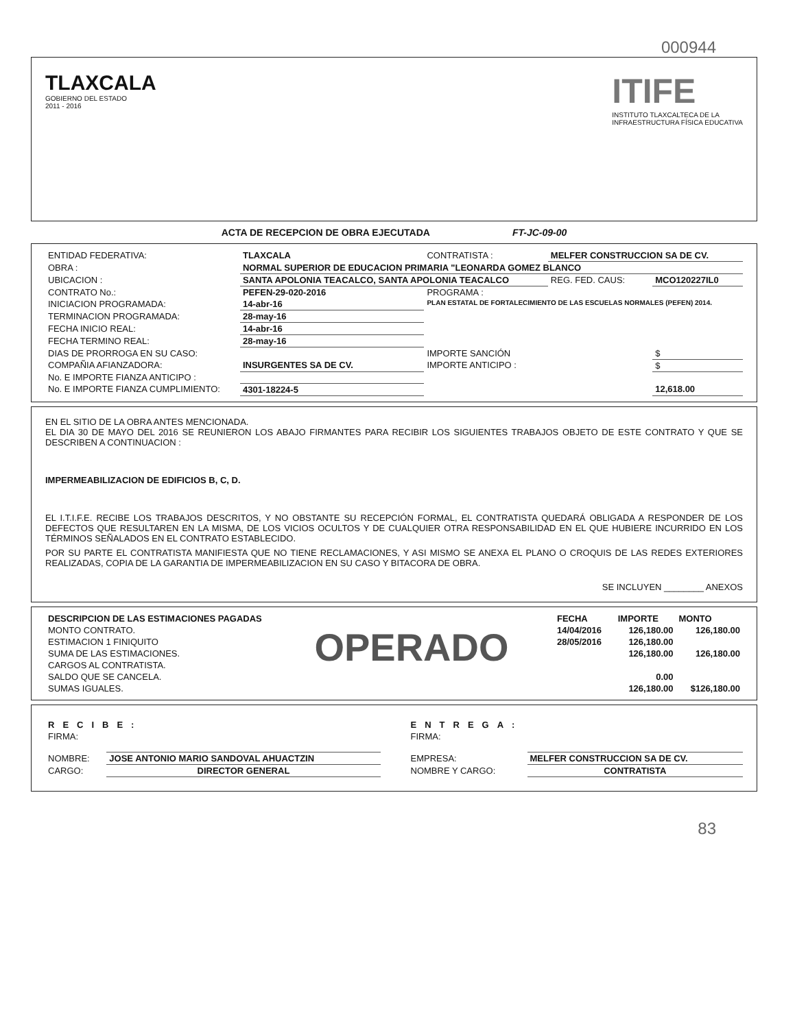000944
TLAXCALA
GOBIERNO DEL ESTADO
2011 - 2016
ITIFE
INSTITUTO TLAXCALTECA DE LA
INFRAESTRUCTURA FÍSICA EDUCATIVA
ACTA DE RECEPCION DE OBRA EJECUTADA FT-JC-09-00
| ENTIDAD FEDERATIVA: | TLAXCALA | CONTRATISTA : | MELFER CONSTRUCCION SA DE CV. | |
| OBRA : | NORMAL SUPERIOR DE EDUCACION PRIMARIA "LEONARDA GOMEZ BLANCO | | | |
| UBICACION : | SANTA APOLONIA TEACALCO, SANTA APOLONIA TEACALCO | | REG. FED. CAUS: | MCO120227IL0 |
| CONTRATO No.: | PEFEN-29-020-2016 | PROGRAMA : | | |
| INICIACION PROGRAMADA: | 14-abr-16 | PLAN ESTATAL DE FORTALECIMIENTO DE LAS ESCUELAS NORMALES (PEFEN) 2014. | | |
| TERMINACION PROGRAMADA: | 28-may-16 | | | |
| FECHA INICIO REAL: | 14-abr-16 | | | |
| FECHA TERMINO REAL: | 28-may-16 | | | |
| DIAS DE PRORROGA EN SU CASO: | | IMPORTE SANCIÓN | | $ |
| COMPAÑIA AFIANZADORA: | INSURGENTES SA DE CV. | IMPORTE ANTICIPO : | | $ |
| No. E IMPORTE FIANZA ANTICIPO : | | | | |
| No. E IMPORTE FIANZA CUMPLIMIENTO: | 4301-18224-5 | | | 12,618.00 |
EN EL SITIO DE LA OBRA ANTES MENCIONADA.
EL DIA 30 DE MAYO DEL 2016 SE REUNIERON LOS ABAJO FIRMANTES PARA RECIBIR LOS SIGUIENTES TRABAJOS OBJETO DE ESTE CONTRATO Y QUE SE DESCRIBEN A CONTINUACION :
IMPERMEABILIZACION DE EDIFICIOS B, C, D.
EL I.T.I.F.E. RECIBE LOS TRABAJOS DESCRITOS, Y NO OBSTANTE SU RECEPCIÓN FORMAL, EL CONTRATISTA QUEDARÁ OBLIGADA A RESPONDER DE LOS DEFECTOS QUE RESULTAREN EN LA MISMA, DE LOS VICIOS OCULTOS Y DE CUALQUIER OTRA RESPONSABILIDAD EN EL QUE HUBIERE INCURRIDO EN LOS TÉRMINOS SEÑALADOS EN EL CONTRATO ESTABLECIDO.
POR SU PARTE EL CONTRATISTA MANIFIESTA QUE NO TIENE RECLAMACIONES, Y ASI MISMO SE ANEXA EL PLANO O CROQUIS DE LAS REDES EXTERIORES REALIZADAS, COPIA DE LA GARANTIA DE IMPERMEABILIZACION EN SU CASO Y BITACORA DE OBRA.
SE INCLUYEN ________ ANEXOS
| DESCRIPCION DE LAS ESTIMACIONES PAGADAS | | FECHA | IMPORTE | MONTO |
| MONTO CONTRATO. | OPERADO | 14/04/2016 | 126,180.00 | 126,180.00 |
| ESTIMACION 1 FINIQUITO | | 28/05/2016 | 126,180.00 | |
| SUMA DE LAS ESTIMACIONES. | | | 126,180.00 | 126,180.00 |
| CARGOS AL CONTRATISTA. | | | | |
| SALDO QUE SE CANCELA. | | | 0.00 | |
| SUMAS IGUALES. | | | 126,180.00 | $126,180.00 |
| RECIBE: | |
| FIRMA: | |
| NOMBRE: | JOSE ANTONIO MARIO SANDOVAL AHUACTZIN |
| CARGO: | DIRECTOR GENERAL |
| ENTREGA: | |
| FIRMA: | |
| EMPRESA: | MELFER CONSTRUCCION SA DE CV. |
| NOMBRE Y CARGO: | CONTRATISTA |
83